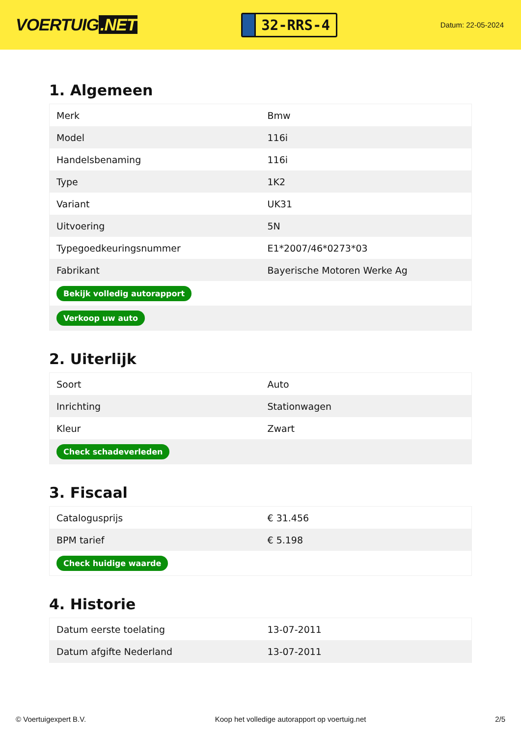VOERTUIG.NET
32-RRS-4
Datum: 22-05-2024
1. Algemeen
| Merk | Bmw |
| Model | 116i |
| Handelsbenaming | 116i |
| Type | 1K2 |
| Variant | UK31 |
| Uitvoering | 5N |
| Typegoedkeuringsnummer | E1*2007/46*0273*03 |
| Fabrikant | Bayerische Motoren Werke Ag |
| Bekijk volledig autorapport | |
| Verkoop uw auto | |
2. Uiterlijk
| Soort | Auto |
| Inrichting | Stationwagen |
| Kleur | Zwart |
| Check schadeverleden | |
3. Fiscaal
| Catalogusprijs | € 31.456 |
| BPM tarief | € 5.198 |
| Check huidige waarde | |
4. Historie
| Datum eerste toelating | 13-07-2011 |
| Datum afgifte Nederland | 13-07-2011 |
© Voertuigexpert B.V. Koop het volledige autorapport op voertuig.net 2/5